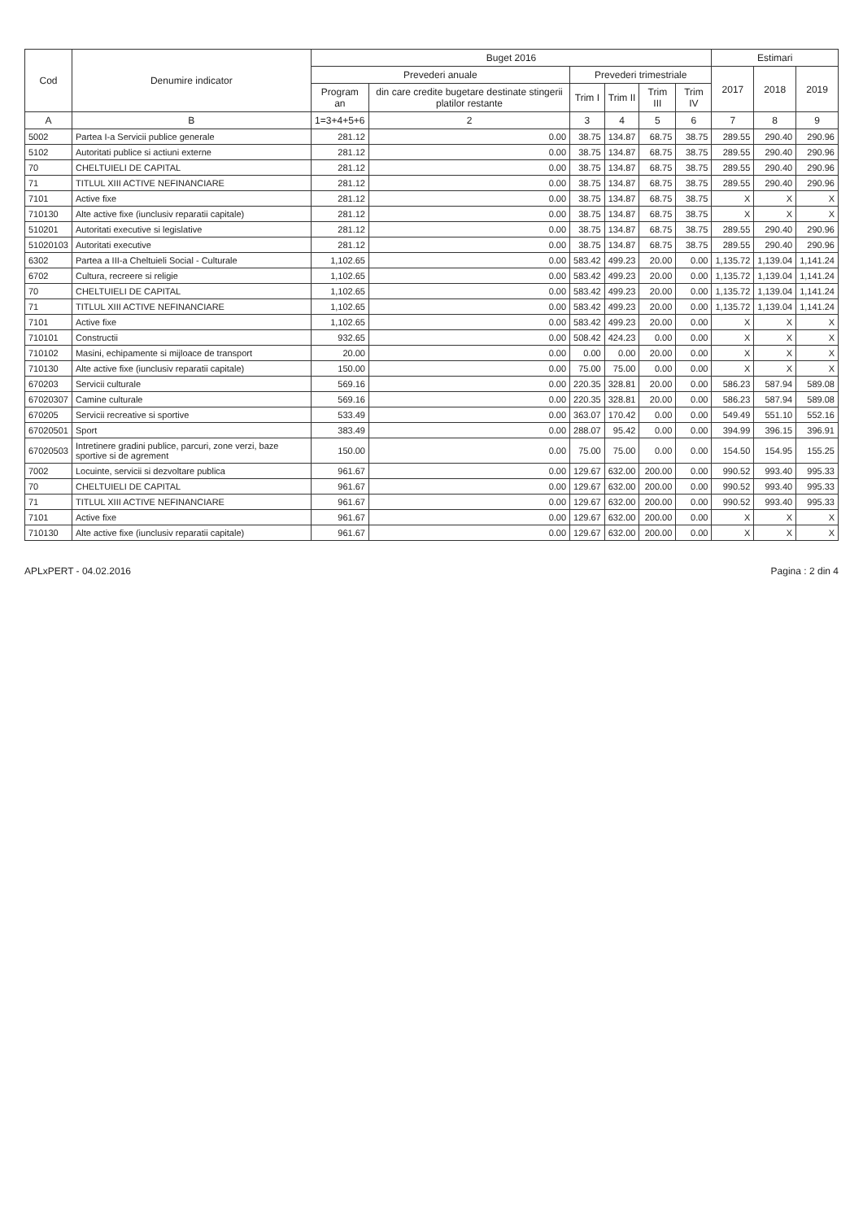| Cod | Denumire indicator | Buget 2016 | | | | | | Estimari | | |
| --- | --- | --- | --- | --- | --- | --- | --- | --- | --- | --- |
| | | Prevederi anuale | | Prevederi trimestriale | | | | 2017 | 2018 | 2019 |
| | | Program an | din care credite bugetare destinate stingerii platilor restante | Trim I | Trim II | Trim III | Trim IV | | | |
| A | B | 1=3+4+5+6 | 2 | 3 | 4 | 5 | 6 | 7 | 8 | 9 |
| 5002 | Partea I-a Servicii publice generale | 281.12 | 0.00 | 38.75 | 134.87 | 68.75 | 38.75 | 289.55 | 290.40 | 290.96 |
| 5102 | Autoritati publice si actiuni externe | 281.12 | 0.00 | 38.75 | 134.87 | 68.75 | 38.75 | 289.55 | 290.40 | 290.96 |
| 70 | CHELTUIELI DE CAPITAL | 281.12 | 0.00 | 38.75 | 134.87 | 68.75 | 38.75 | 289.55 | 290.40 | 290.96 |
| 71 | TITLUL XIII ACTIVE NEFINANCIARE | 281.12 | 0.00 | 38.75 | 134.87 | 68.75 | 38.75 | 289.55 | 290.40 | 290.96 |
| 7101 | Active fixe | 281.12 | 0.00 | 38.75 | 134.87 | 68.75 | 38.75 | X | X | X |
| 710130 | Alte active fixe (iunclusiv reparatii capitale) | 281.12 | 0.00 | 38.75 | 134.87 | 68.75 | 38.75 | X | X | X |
| 510201 | Autoritati executive si legislative | 281.12 | 0.00 | 38.75 | 134.87 | 68.75 | 38.75 | 289.55 | 290.40 | 290.96 |
| 51020103 | Autoritati executive | 281.12 | 0.00 | 38.75 | 134.87 | 68.75 | 38.75 | 289.55 | 290.40 | 290.96 |
| 6302 | Partea a III-a Cheltuieli Social - Culturale | 1,102.65 | 0.00 | 583.42 | 499.23 | 20.00 | 0.00 | 1,135.72 | 1,139.04 | 1,141.24 |
| 6702 | Cultura, recreere si religie | 1,102.65 | 0.00 | 583.42 | 499.23 | 20.00 | 0.00 | 1,135.72 | 1,139.04 | 1,141.24 |
| 70 | CHELTUIELI DE CAPITAL | 1,102.65 | 0.00 | 583.42 | 499.23 | 20.00 | 0.00 | 1,135.72 | 1,139.04 | 1,141.24 |
| 71 | TITLUL XIII ACTIVE NEFINANCIARE | 1,102.65 | 0.00 | 583.42 | 499.23 | 20.00 | 0.00 | 1,135.72 | 1,139.04 | 1,141.24 |
| 7101 | Active fixe | 1,102.65 | 0.00 | 583.42 | 499.23 | 20.00 | 0.00 | X | X | X |
| 710101 | Constructii | 932.65 | 0.00 | 508.42 | 424.23 | 0.00 | 0.00 | X | X | X |
| 710102 | Masini, echipamente si mijloace de transport | 20.00 | 0.00 | 0.00 | 0.00 | 20.00 | 0.00 | X | X | X |
| 710130 | Alte active fixe (iunclusiv reparatii capitale) | 150.00 | 0.00 | 75.00 | 75.00 | 0.00 | 0.00 | X | X | X |
| 670203 | Servicii culturale | 569.16 | 0.00 | 220.35 | 328.81 | 20.00 | 0.00 | 586.23 | 587.94 | 589.08 |
| 67020307 | Camine culturale | 569.16 | 0.00 | 220.35 | 328.81 | 20.00 | 0.00 | 586.23 | 587.94 | 589.08 |
| 670205 | Servicii recreative si sportive | 533.49 | 0.00 | 363.07 | 170.42 | 0.00 | 0.00 | 549.49 | 551.10 | 552.16 |
| 67020501 | Sport | 383.49 | 0.00 | 288.07 | 95.42 | 0.00 | 0.00 | 394.99 | 396.15 | 396.91 |
| 67020503 | Intretinere gradini publice, parcuri, zone verzi, baze sportive si de agrement | 150.00 | 0.00 | 75.00 | 75.00 | 0.00 | 0.00 | 154.50 | 154.95 | 155.25 |
| 7002 | Locuinte, servicii si dezvoltare publica | 961.67 | 0.00 | 129.67 | 632.00 | 200.00 | 0.00 | 990.52 | 993.40 | 995.33 |
| 70 | CHELTUIELI DE CAPITAL | 961.67 | 0.00 | 129.67 | 632.00 | 200.00 | 0.00 | 990.52 | 993.40 | 995.33 |
| 71 | TITLUL XIII ACTIVE NEFINANCIARE | 961.67 | 0.00 | 129.67 | 632.00 | 200.00 | 0.00 | 990.52 | 993.40 | 995.33 |
| 7101 | Active fixe | 961.67 | 0.00 | 129.67 | 632.00 | 200.00 | 0.00 | X | X | X |
| 710130 | Alte active fixe (iunclusiv reparatii capitale) | 961.67 | 0.00 | 129.67 | 632.00 | 200.00 | 0.00 | X | X | X |
APLxPERT - 04.02.2016 Pagina : 2 din 4